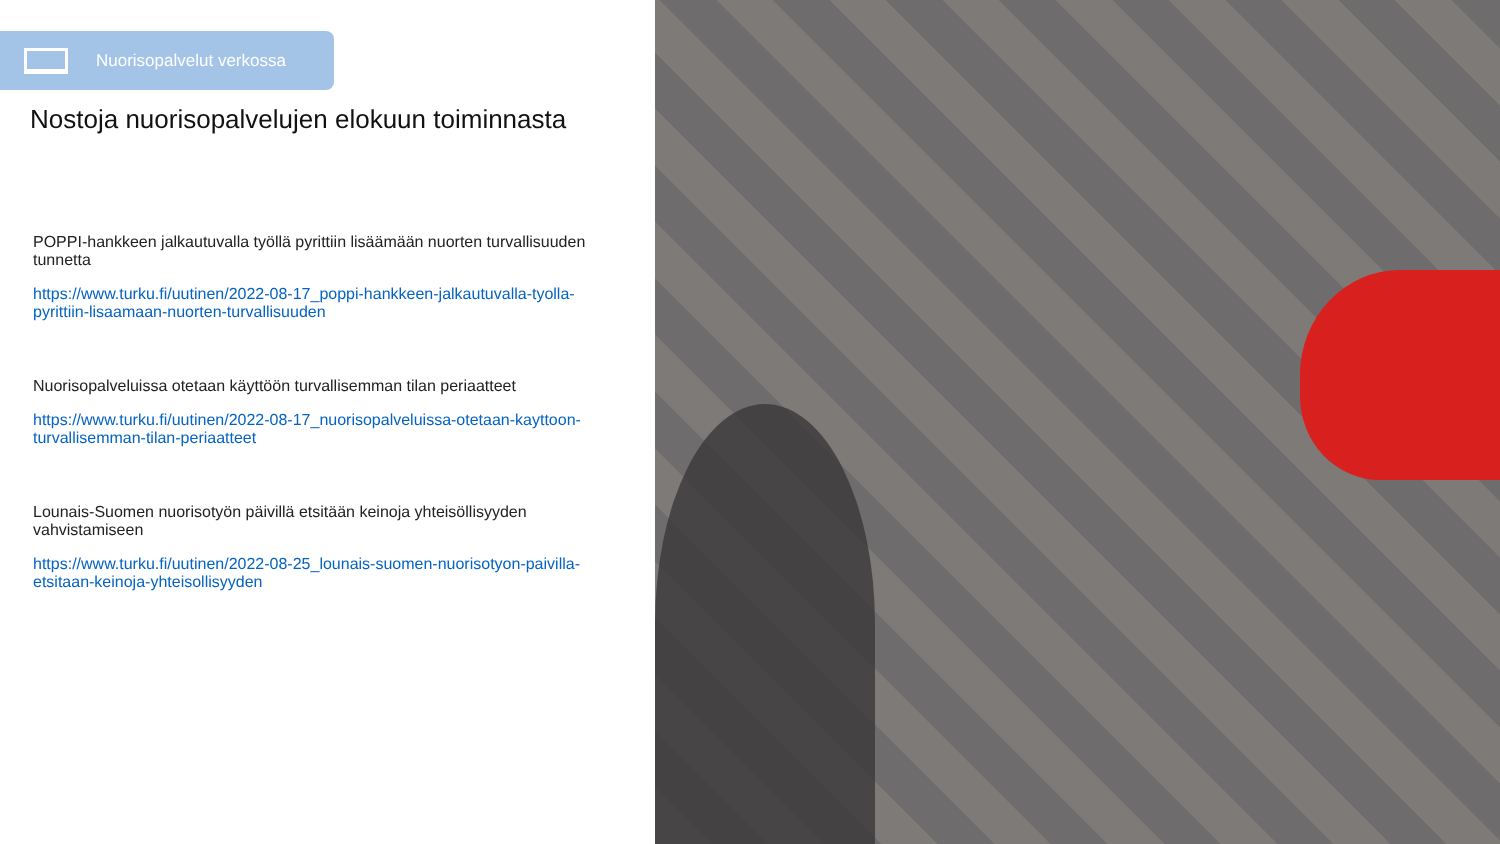Nuorisopalvelut verkossa
Nostoja nuorisopalvelujen elokuun toiminnasta
POPPI-hankkeen jalkautuvalla työllä pyrittiin lisäämään nuorten turvallisuuden tunnetta
https://www.turku.fi/uutinen/2022-08-17_poppi-hankkeen-jalkautuvalla-tyolla-pyrittiin-lisaamaan-nuorten-turvallisuuden
Nuorisopalveluissa otetaan käyttöön turvallisemman tilan periaatteet
https://www.turku.fi/uutinen/2022-08-17_nuorisopalveluissa-otetaan-kayttoon-turvallisemman-tilan-periaatteet
Lounais-Suomen nuorisotyön päivillä etsitään keinoja yhteisöllisyyden vahvistamiseen
https://www.turku.fi/uutinen/2022-08-25_lounais-suomen-nuorisotyon-paivilla-etsitaan-keinoja-yhteisollisyyden